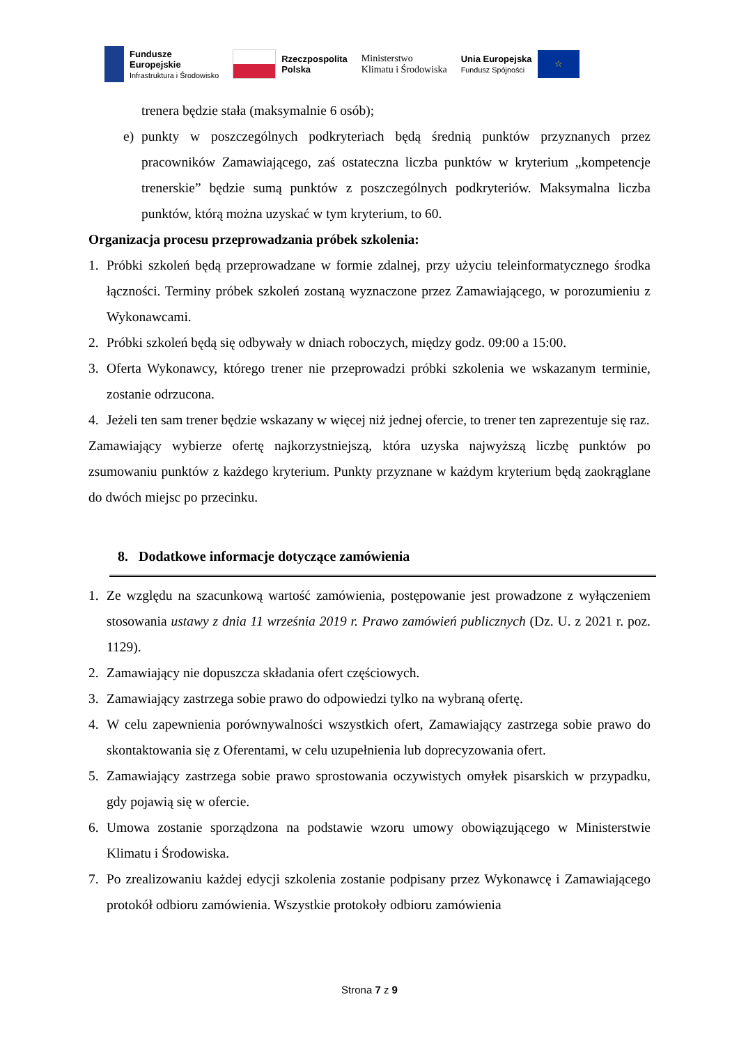Fundusze
Europejskie
Infrastruktura i Środowisko
Rzeczpospolita
Polska
Ministerstwo
Klimatu i Środowiska
Unia Europejska
Fundusz Spójności
☆
trenera będzie stała (maksymalnie 6 osób);
e) punkty w poszczególnych podkryteriach będą średnią punktów przyznanych przez pracowników Zamawiającego, zaś ostateczna liczba punktów w kryterium „kompetencje trenerskie” będzie sumą punktów z poszczególnych podkryteriów. Maksymalna liczba punktów, którą można uzyskać w tym kryterium, to 60.
Organizacja procesu przeprowadzania próbek szkolenia:
1. Próbki szkoleń będą przeprowadzane w formie zdalnej, przy użyciu teleinformatycznego środka łączności. Terminy próbek szkoleń zostaną wyznaczone przez Zamawiającego, w porozumieniu z Wykonawcami.
2. Próbki szkoleń będą się odbywały w dniach roboczych, między godz. 09:00 a 15:00.
3. Oferta Wykonawcy, którego trener nie przeprowadzi próbki szkolenia we wskazanym terminie, zostanie odrzucona.
4. Jeżeli ten sam trener będzie wskazany w więcej niż jednej ofercie, to trener ten zaprezentuje się raz.
Zamawiający wybierze ofertę najkorzystniejszą, która uzyska najwyższą liczbę punktów po zsumowaniu punktów z każdego kryterium. Punkty przyznane w każdym kryterium będą zaokrąglane do dwóch miejsc po przecinku.
8. Dodatkowe informacje dotyczące zamówienia
1. Ze względu na szacunkową wartość zamówienia, postępowanie jest prowadzone z wyłączeniem stosowania ustawy z dnia 11 września 2019 r. Prawo zamówień publicznych (Dz. U. z 2021 r. poz. 1129).
2. Zamawiający nie dopuszcza składania ofert częściowych.
3. Zamawiający zastrzega sobie prawo do odpowiedzi tylko na wybraną ofertę.
4. W celu zapewnienia porównywalności wszystkich ofert, Zamawiający zastrzega sobie prawo do skontaktowania się z Oferentami, w celu uzupełnienia lub doprecyzowania ofert.
5. Zamawiający zastrzega sobie prawo sprostowania oczywistych omyłek pisarskich w przypadku, gdy pojawią się w ofercie.
6. Umowa zostanie sporządzona na podstawie wzoru umowy obowiązującego w Ministerstwie Klimatu i Środowiska.
7. Po zrealizowaniu każdej edycji szkolenia zostanie podpisany przez Wykonawcę i Zamawiającego protokół odbioru zamówienia. Wszystkie protokoły odbioru zamówienia
Strona 7 z 9